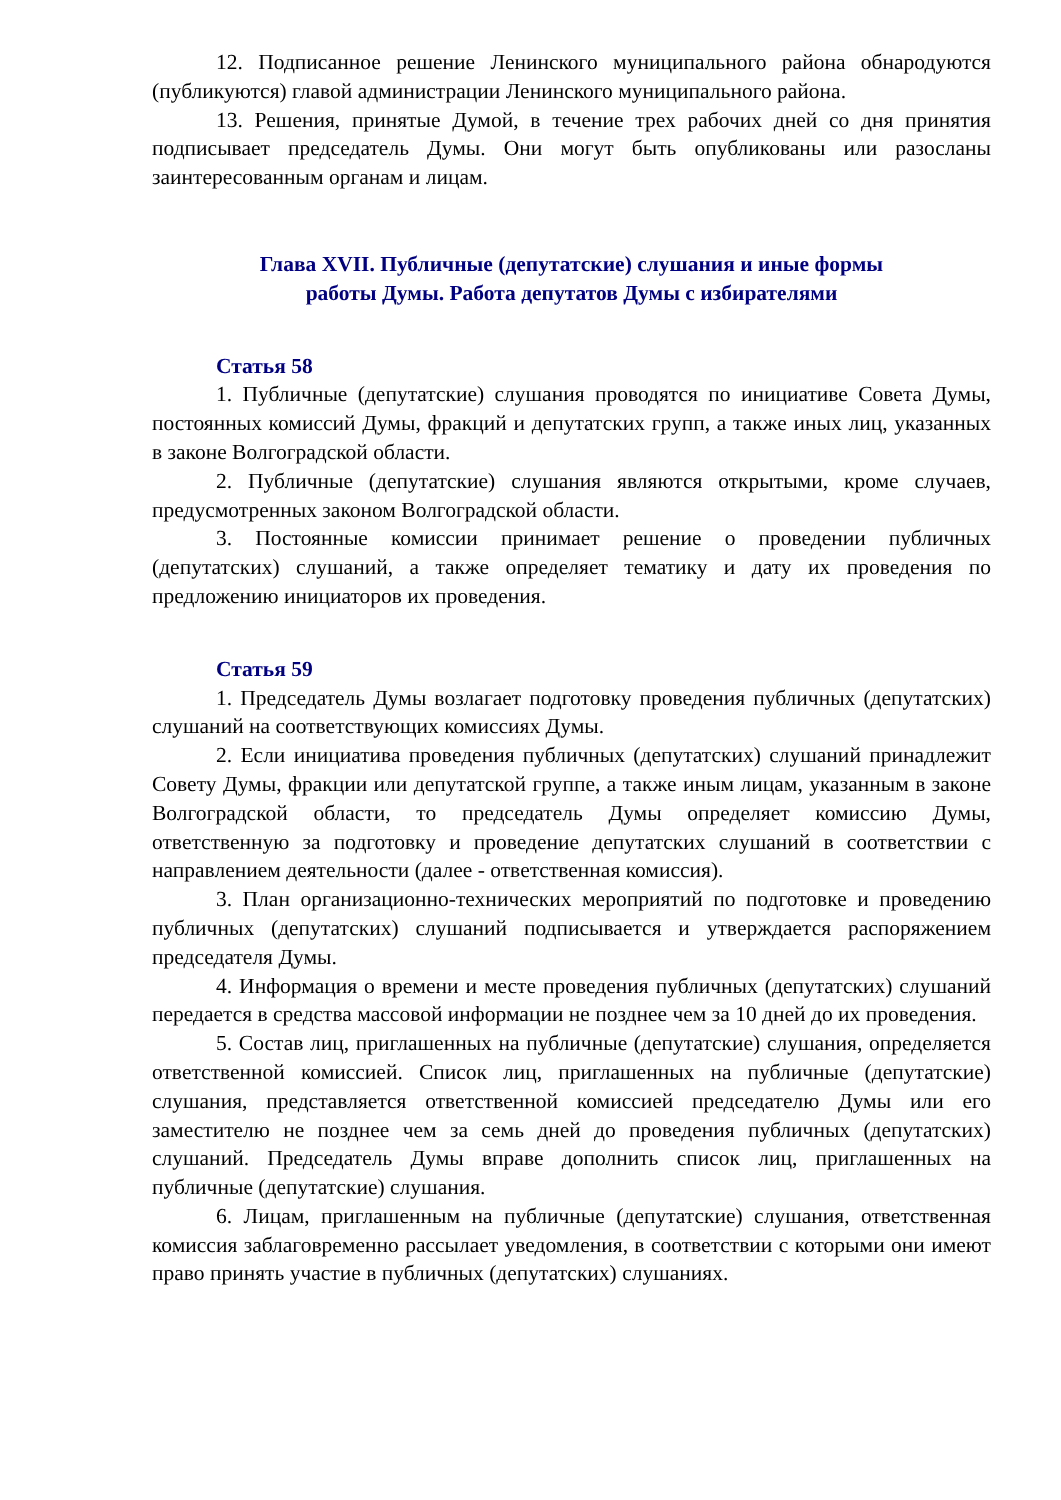12. Подписанное решение Ленинского муниципального района обнародуются (публикуются) главой администрации Ленинского муниципального района.
13. Решения, принятые Думой, в течение трех рабочих дней со дня принятия подписывает председатель Думы. Они могут быть опубликованы или разосланы заинтересованным органам и лицам.
Глава XVII. Публичные (депутатские) слушания и иные формы
работы Думы. Работа депутатов Думы с избирателями
Статья 58
1. Публичные (депутатские) слушания проводятся по инициативе Совета Думы, постоянных комиссий Думы, фракций и депутатских групп, а также иных лиц, указанных в законе Волгоградской области.
2. Публичные (депутатские) слушания являются открытыми, кроме случаев, предусмотренных законом Волгоградской области.
3. Постоянные комиссии принимает решение о проведении публичных (депутатских) слушаний, а также определяет тематику и дату их проведения по предложению инициаторов их проведения.
Статья 59
1. Председатель Думы возлагает подготовку проведения публичных (депутатских) слушаний на соответствующих комиссиях Думы.
2. Если инициатива проведения публичных (депутатских) слушаний принадлежит Совету Думы, фракции или депутатской группе, а также иным лицам, указанным в законе Волгоградской области, то председатель Думы определяет комиссию Думы, ответственную за подготовку и проведение депутатских слушаний в соответствии с направлением деятельности (далее - ответственная комиссия).
3. План организационно-технических мероприятий по подготовке и проведению публичных (депутатских) слушаний подписывается и утверждается распоряжением председателя Думы.
4. Информация о времени и месте проведения публичных (депутатских) слушаний передается в средства массовой информации не позднее чем за 10 дней до их проведения.
5. Состав лиц, приглашенных на публичные (депутатские) слушания, определяется ответственной комиссией. Список лиц, приглашенных на публичные (депутатские) слушания, представляется ответственной комиссией председателю Думы или его заместителю не позднее чем за семь дней до проведения публичных (депутатских) слушаний. Председатель Думы вправе дополнить список лиц, приглашенных на публичные (депутатские) слушания.
6. Лицам, приглашенным на публичные (депутатские) слушания, ответственная комиссия заблаговременно рассылает уведомления, в соответствии с которыми они имеют право принять участие в публичных (депутатских) слушаниях.